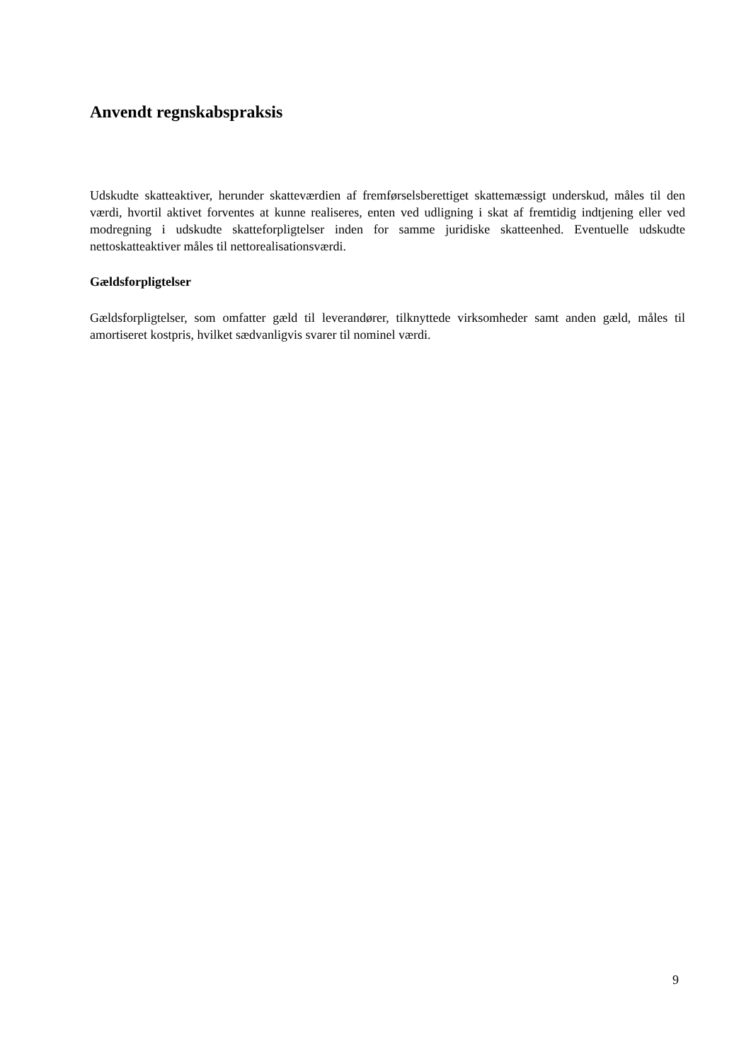Anvendt regnskabspraksis
Udskudte skatteaktiver, herunder skatteværdien af fremførselsberettiget skattemæssigt underskud, måles til den værdi, hvortil aktivet forventes at kunne realiseres, enten ved udligning i skat af fremtidig indtjening eller ved modregning i udskudte skatteforpligtelser inden for samme juridiske skatteenhed. Eventuelle udskudte nettoskatteaktiver måles til nettorealisationsværdi.
Gældsforpligtelser
Gældsforpligtelser, som omfatter gæld til leverandører, tilknyttede virksomheder samt anden gæld, måles til amortiseret kostpris, hvilket sædvanligvis svarer til nominel værdi.
9